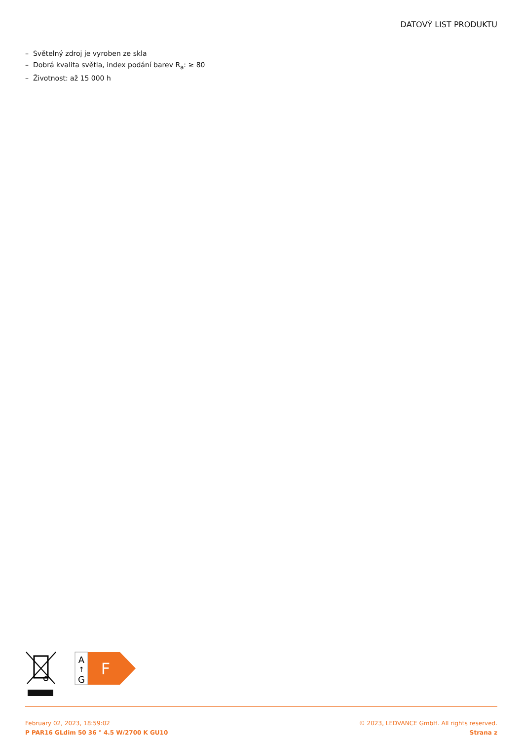DATOVÝ LIST PRODUKTU
– Světelný zdroj je vyroben ze skla
– Dobrá kvalita světla, index podání barev R<sub>a</sub>: ≥ 80
– Životnost: až 15 000 h
A
↑
G
F
February 02, 2023, 18:59:02
P PAR16 GLdim 50 36 ° 4.5 W/2700 K GU10
© 2023, LEDVANCE GmbH. All rights reserved.
Strana z